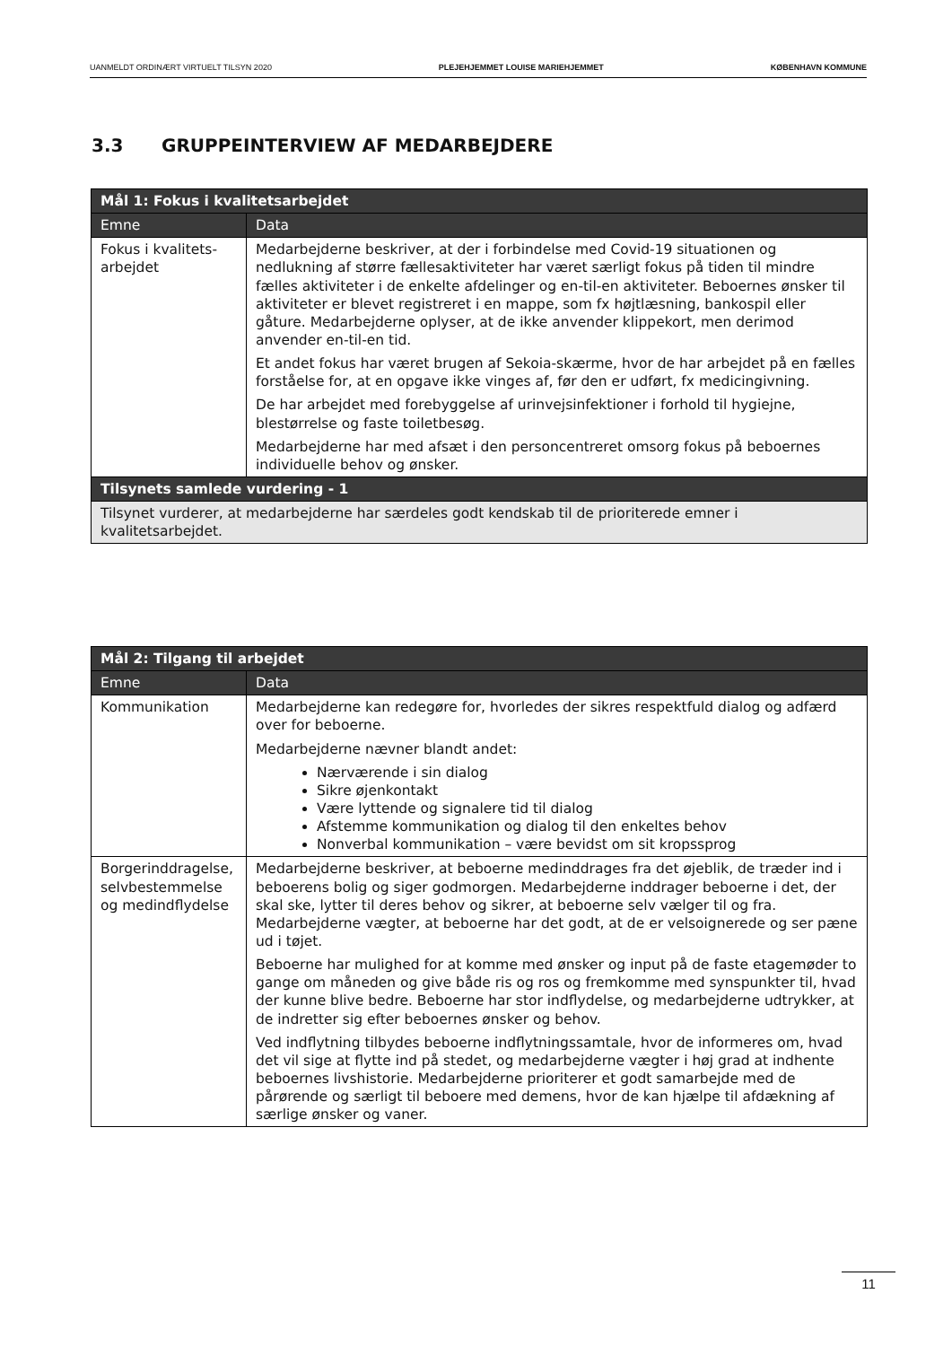UANMELDT ORDINÆRT VIRTUELT TILSYN 2020 PLEJEHJEMMET LOUISE MARIEHJEMMET KØBENHAVN KOMMUNE
3.3 GRUPPEINTERVIEW AF MEDARBEJDERE
| Mål 1: Fokus i kvalitetsarbejdet | |
| --- | --- |
| Emne | Data |
| Fokus i kvalitets-arbejdet | Medarbejderne beskriver, at der i forbindelse med Covid-19 situationen og nedlukning af større fællesaktiviteter har været særligt fokus på tiden til mindre fælles aktiviteter i de enkelte afdelinger og en-til-en aktiviteter. Beboernes ønsker til aktiviteter er blevet registreret i en mappe, som fx højtlæsning, bankospil eller gåture. Medarbejderne oplyser, at de ikke anvender klippekort, men derimod anvender en-til-en tid. Et andet fokus har været brugen af Sekoia-skærme, hvor de har arbejdet på en fælles forståelse for, at en opgave ikke vinges af, før den er udført, fx medicingivning. De har arbejdet med forebyggelse af urinvejsinfektioner i forhold til hygiejne, blestørrelse og faste toiletbesøg. Medarbejderne har med afsæt i den personcentreret omsorg fokus på beboernes individuelle behov og ønsker. |
| Tilsynets samlede vurdering - 1 | |
| Tilsynet vurderer, at medarbejderne har særdeles godt kendskab til de prioriterede emner i kvalitetsarbejdet. | |
| Mål 2: Tilgang til arbejdet | |
| --- | --- |
| Emne | Data |
| Kommunikation | Medarbejderne kan redegøre for, hvorledes der sikres respektfuld dialog og adfærd over for beboerne. Medarbejderne nævner blandt andet: Nærværende i sin dialog Sikre øjenkontakt Være lyttende og signalere tid til dialog Afstemme kommunikation og dialog til den enkeltes behov Nonverbal kommunikation – være bevidst om sit kropssprog |
| Borgerinddragelse, selvbestemmelse og medindflydelse | Medarbejderne beskriver, at beboerne medinddrages fra det øjeblik, de træder ind i beboerens bolig og siger godmorgen. Medarbejderne inddrager beboerne i det, der skal ske, lytter til deres behov og sikrer, at beboerne selv vælger til og fra. Medarbejderne vægter, at beboerne har det godt, at de er velsoignerede og ser pæne ud i tøjet. Beboerne har mulighed for at komme med ønsker og input på de faste etagemøder to gange om måneden og give både ris og ros og fremkomme med synspunkter til, hvad der kunne blive bedre. Beboerne har stor indflydelse, og medarbejderne udtrykker, at de indretter sig efter beboernes ønsker og behov. Ved indflytning tilbydes beboerne indflytningssamtale, hvor de informeres om, hvad det vil sige at flytte ind på stedet, og medarbejderne vægter i høj grad at indhente beboernes livshistorie. Medarbejderne prioriterer et godt samarbejde med de pårørende og særligt til beboere med demens, hvor de kan hjælpe til afdækning af særlige ønsker og vaner. |
11